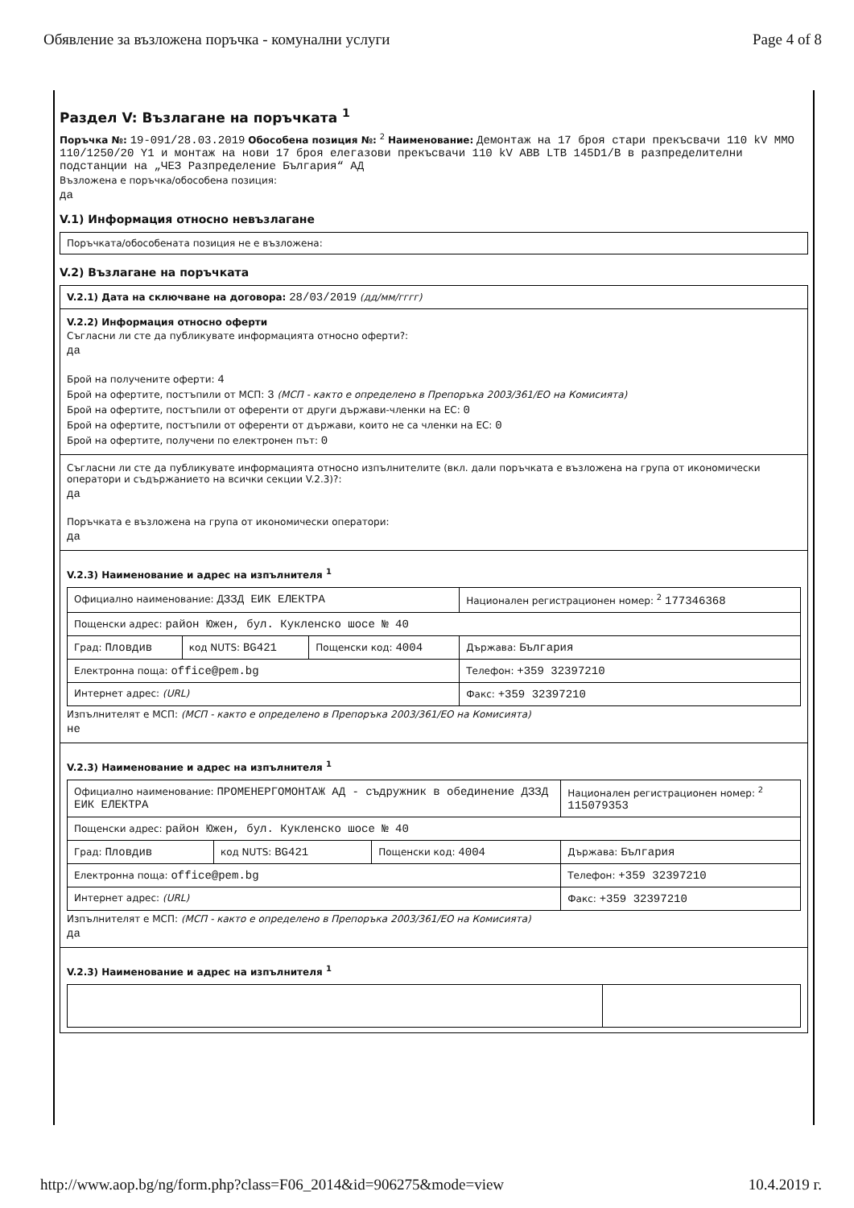Обявление за възложена поръчка - комунални услуги Page 4 of 8
Раздел V: Възлагане на поръчката <sup>1</sup>
Поръчка №: 19-091/28.03.2019 Обособена позиция №: <sup>2</sup> Наименование: Демонтаж на 17 броя стари прекъсвачи 110 kV ММО 110/1250/20 Y1 и монтаж на нови 17 броя елегазови прекъсвачи 110 kV ABB LTB 145D1/B в разпределителни подстанции на „ЧЕЗ Разпределение България“ АД
Възложена е поръчка/обособена позиция:
да
V.1) Информация относно невъзлагане
Поръчката/обособената позиция не е възложена:
V.2) Възлагане на поръчката
V.2.1) Дата на сключване на договора: 28/03/2019 (дд/мм/гггг)
V.2.2) Информация относно оферти
Съгласни ли сте да публикувате информацията относно оферти?:
да
Брой на получените оферти: 4
Брой на офертите, постъпили от МСП: 3 (МСП - както е определено в Препоръка 2003/361/ЕО на Комисията)
Брой на офертите, постъпили от оференти от други държави-членки на ЕС: 0
Брой на офертите, постъпили от оференти от държави, които не са членки на ЕС: 0
Брой на офертите, получени по електронен път: 0
Съгласни ли сте да публикувате информацията относно изпълнителите (вкл. дали поръчката е възложена на група от икономически оператори и съдържанието на всички секции V.2.3)?:
да
Поръчката е възложена на група от икономически оператори:
да
V.2.3) Наименование и адрес на изпълнителя <sup>1</sup>
| Официално наименование: ДЗЗД ЕИК ЕЛЕКТРА | | | Национален регистрационен номер: <sup>2</sup> 177346368 |
| Пощенски адрес: район Южен, бул. Кукленско шосе № 40 | | | |
| Град: Пловдив | код NUTS: BG421 | Пощенски код: 4004 | Държава: България |
| Електронна поща: office@pem.bg | | | Телефон: +359 32397210 |
| Интернет адрес: (URL) | | | Факс: +359 32397210 |
Изпълнителят е МСП: (МСП - както е определено в Препоръка 2003/361/ЕО на Комисията)
не
V.2.3) Наименование и адрес на изпълнителя <sup>1</sup>
| Официално наименование: ПРОМЕНЕРГОМОНТАЖ АД - съдружник в обединение ДЗЗД ЕИК ЕЛЕКТРА | | | Национален регистрационен номер: <sup>2</sup> 115079353 |
| Пощенски адрес: район Южен, бул. Кукленско шосе № 40 | | | |
| Град: Пловдив | код NUTS: BG421 | Пощенски код: 4004 | Държава: България |
| Електронна поща: office@pem.bg | | | Телефон: +359 32397210 |
| Интернет адрес: (URL) | | | Факс: +359 32397210 |
Изпълнителят е МСП: (МСП - както е определено в Препоръка 2003/361/ЕО на Комисията)
да
V.2.3) Наименование и адрес на изпълнителя <sup>1</sup>
http://www.aop.bg/ng/form.php?class=F06_2014&id=906275&mode=view 10.4.2019 г.